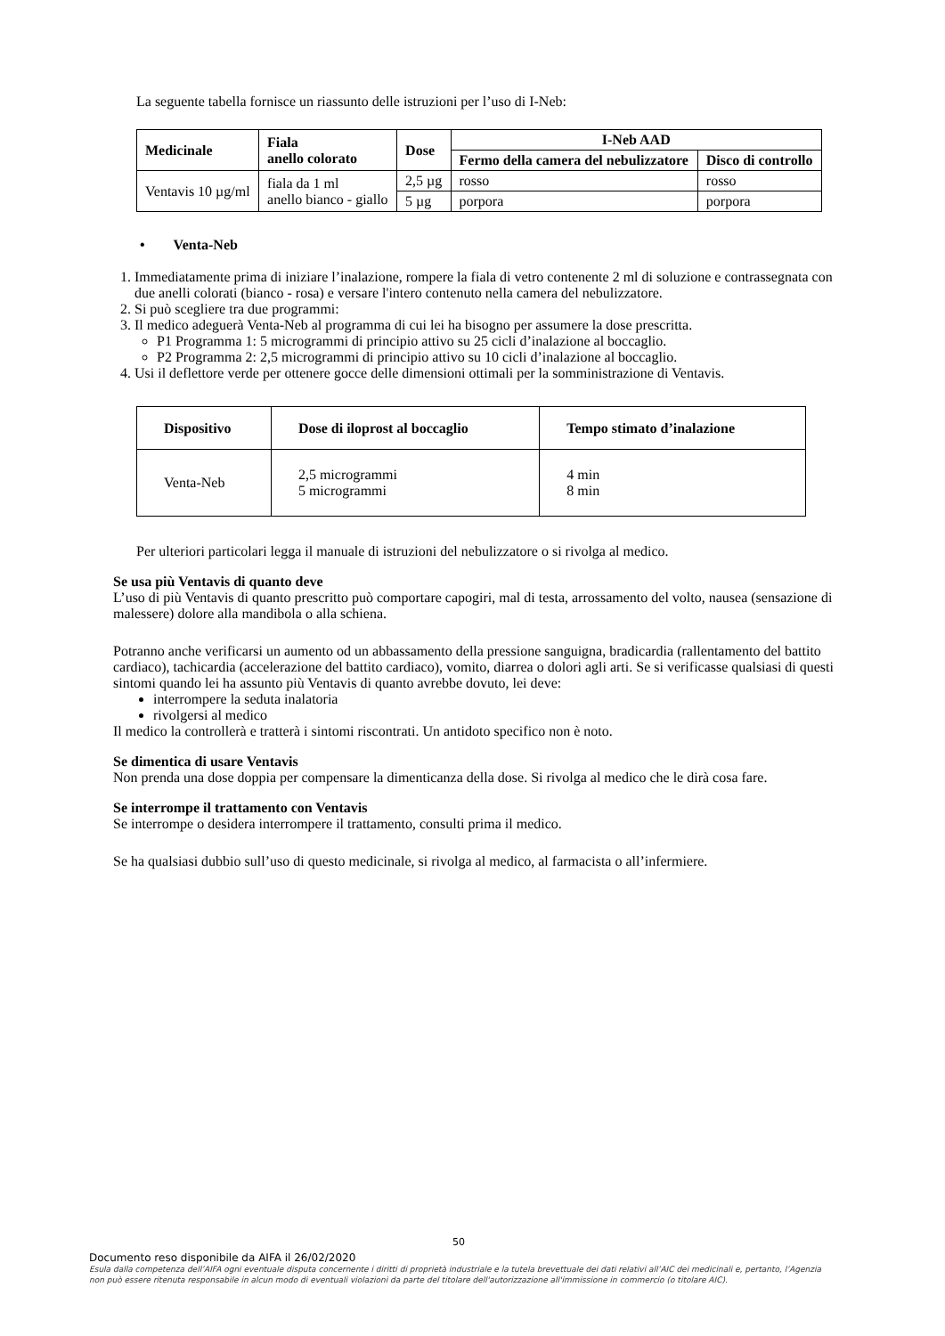La seguente tabella fornisce un riassunto delle istruzioni per l’uso di I-Neb:
| Medicinale | Fiala anello colorato | Dose | I-Neb AAD | |
| --- | --- | --- | --- | --- |
| | | | Fermo della camera del nebulizzatore | Disco di controllo |
| Ventavis 10 µg/ml | fiala da 1 ml anello bianco - giallo | 2,5 µg | rosso | rosso |
| | | 5 µg | porpora | porpora |
• Venta-Neb
1. Immediatamente prima di iniziare l’inalazione, rompere la fiala di vetro contenente 2 ml di soluzione e contrassegnata con due anelli colorati (bianco - rosa) e versare l'intero contenuto nella camera del nebulizzatore.
2. Si può scegliere tra due programmi:
3. Il medico adeguerà Venta-Neb al programma di cui lei ha bisogno per assumere la dose prescritta.
P1 Programma 1: 5 microgrammi di principio attivo su 25 cicli d’inalazione al boccaglio.
P2 Programma 2: 2,5 microgrammi di principio attivo su 10 cicli d’inalazione al boccaglio.
4. Usi il deflettore verde per ottenere gocce delle dimensioni ottimali per la somministrazione di Ventavis.
| Dispositivo | Dose di iloprost al boccaglio | Tempo stimato d’inalazione |
| --- | --- | --- |
| Venta-Neb | 2,5 microgrammi 5 microgrammi | 4 min 8 min |
Per ulteriori particolari legga il manuale di istruzioni del nebulizzatore o si rivolga al medico.
Se usa più Ventavis di quanto deve
L’uso di più Ventavis di quanto prescritto può comportare capogiri, mal di testa, arrossamento del volto, nausea (sensazione di malessere) dolore alla mandibola o alla schiena.
Potranno anche verificarsi un aumento od un abbassamento della pressione sanguigna, bradicardia (rallentamento del battito cardiaco), tachicardia (accelerazione del battito cardiaco), vomito, diarrea o dolori agli arti. Se si verificasse qualsiasi di questi sintomi quando lei ha assunto più Ventavis di quanto avrebbe dovuto, lei deve:
interrompere la seduta inalatoria
rivolgersi al medico
Il medico la controllerà e tratterà i sintomi riscontrati. Un antidoto specifico non è noto.
Se dimentica di usare Ventavis
Non prenda una dose doppia per compensare la dimenticanza della dose. Si rivolga al medico che le dirà cosa fare.
Se interrompe il trattamento con Ventavis
Se interrompe o desidera interrompere il trattamento, consulti prima il medico.
Se ha qualsiasi dubbio sull’uso di questo medicinale, si rivolga al medico, al farmacista o all’infermiere.
50
Documento reso disponibile da AIFA il 26/02/2020
Esula dalla competenza dell’AIFA ogni eventuale disputa concernente i diritti di proprietà industriale e la tutela brevettuale dei dati relativi all’AIC dei medicinali e, pertanto, l’Agenzia non può essere ritenuta responsabile in alcun modo di eventuali violazioni da parte del titolare dell'autorizzazione all'immissione in commercio (o titolare AIC).